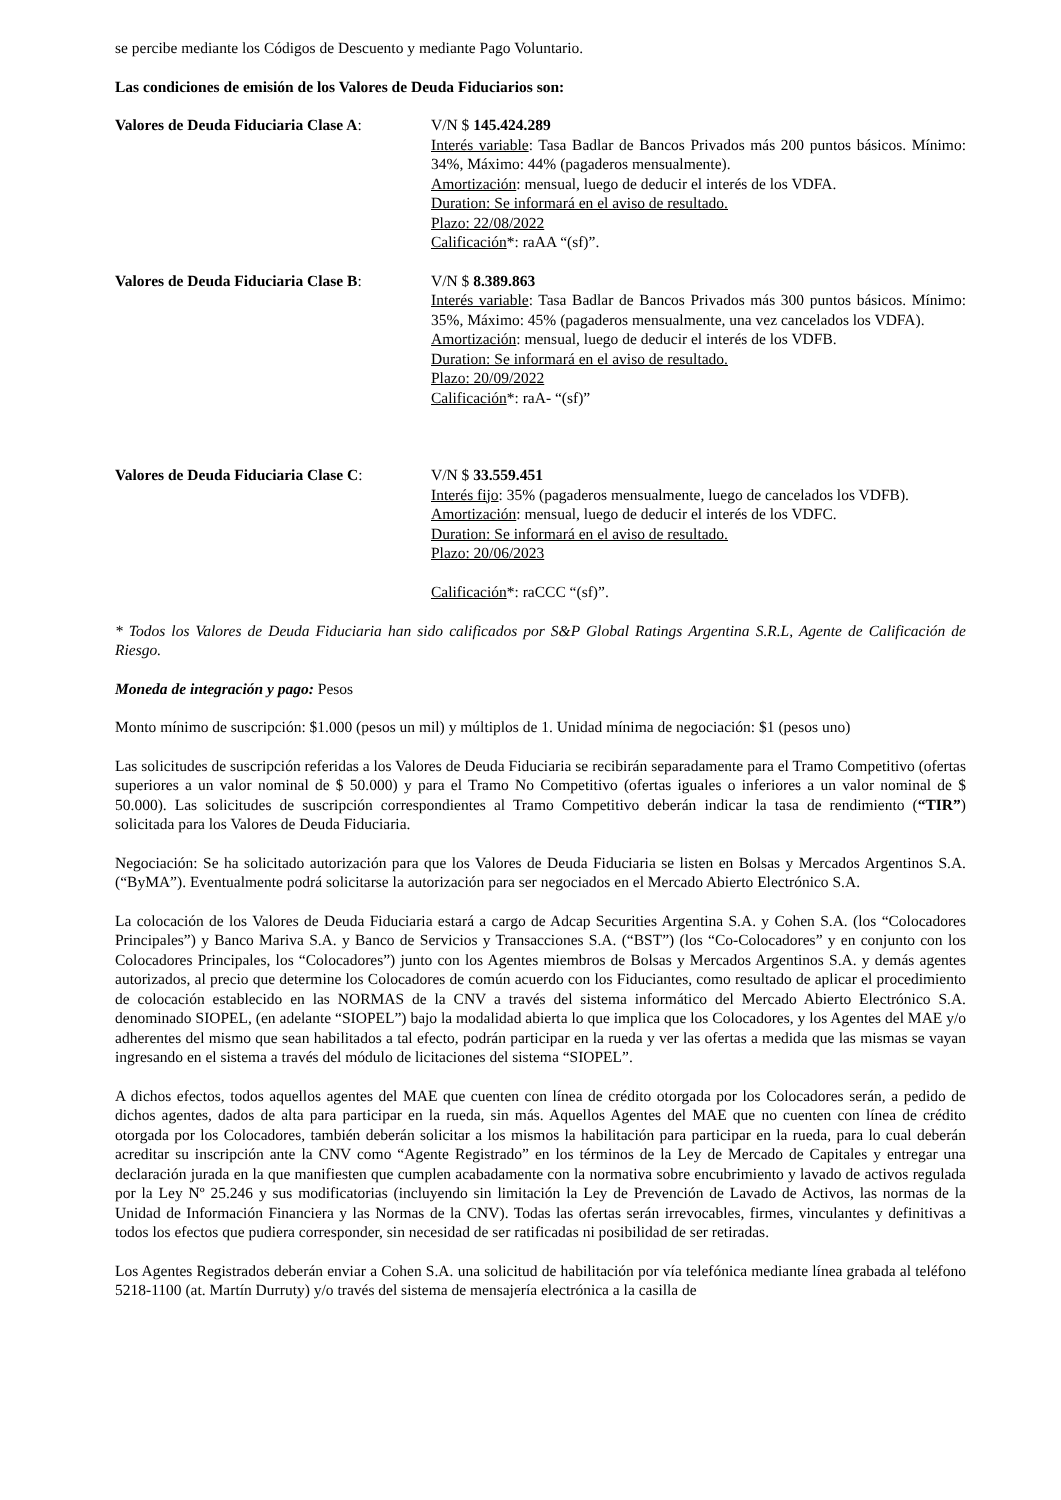se percibe mediante los Códigos de Descuento y mediante Pago Voluntario.
Las condiciones de emisión de los Valores de Deuda Fiduciarios son:
Valores de Deuda Fiduciaria Clase A:
V/N $ 145.424.289
Interés variable: Tasa Badlar de Bancos Privados más 200 puntos básicos. Mínimo: 34%, Máximo: 44% (pagaderos mensualmente).
Amortización: mensual, luego de deducir el interés de los VDFA.
Duration: Se informará en el aviso de resultado.
Plazo: 22/08/2022
Calificación*: raAA “(sf)”.
Valores de Deuda Fiduciaria Clase B:
V/N $ 8.389.863
Interés variable: Tasa Badlar de Bancos Privados más 300 puntos básicos. Mínimo: 35%, Máximo: 45% (pagaderos mensualmente, una vez cancelados los VDFA).
Amortización: mensual, luego de deducir el interés de los VDFB.
Duration: Se informará en el aviso de resultado.
Plazo: 20/09/2022
Calificación*: raA- “(sf)”
Valores de Deuda Fiduciaria Clase C:
V/N $ 33.559.451
Interés fijo: 35% (pagaderos mensualmente, luego de cancelados los VDFB).
Amortización: mensual, luego de deducir el interés de los VDFC.
Duration: Se informará en el aviso de resultado.
Plazo: 20/06/2023
Calificación*: raCCC “(sf)”.
* Todos los Valores de Deuda Fiduciaria han sido calificados por S&P Global Ratings Argentina S.R.L, Agente de Calificación de Riesgo.
Moneda de integración y pago: Pesos
Monto mínimo de suscripción: $1.000 (pesos un mil) y múltiplos de 1. Unidad mínima de negociación: $1 (pesos uno)
Las solicitudes de suscripción referidas a los Valores de Deuda Fiduciaria se recibirán separadamente para el Tramo Competitivo (ofertas superiores a un valor nominal de $ 50.000) y para el Tramo No Competitivo (ofertas iguales o inferiores a un valor nominal de $ 50.000). Las solicitudes de suscripción correspondientes al Tramo Competitivo deberán indicar la tasa de rendimiento (“TIR”) solicitada para los Valores de Deuda Fiduciaria.
Negociación: Se ha solicitado autorización para que los Valores de Deuda Fiduciaria se listen en Bolsas y Mercados Argentinos S.A. (“ByMA”). Eventualmente podrá solicitarse la autorización para ser negociados en el Mercado Abierto Electrónico S.A.
La colocación de los Valores de Deuda Fiduciaria estará a cargo de Adcap Securities Argentina S.A. y Cohen S.A. (los “Colocadores Principales”) y Banco Mariva S.A. y Banco de Servicios y Transacciones S.A. (“BST”) (los “Co-Colocadores” y en conjunto con los Colocadores Principales, los “Colocadores”) junto con los Agentes miembros de Bolsas y Mercados Argentinos S.A. y demás agentes autorizados, al precio que determine los Colocadores de común acuerdo con los Fiduciantes, como resultado de aplicar el procedimiento de colocación establecido en las NORMAS de la CNV a través del sistema informático del Mercado Abierto Electrónico S.A. denominado SIOPEL, (en adelante “SIOPEL”) bajo la modalidad abierta lo que implica que los Colocadores, y los Agentes del MAE y/o adherentes del mismo que sean habilitados a tal efecto, podrán participar en la rueda y ver las ofertas a medida que las mismas se vayan ingresando en el sistema a través del módulo de licitaciones del sistema “SIOPEL”.
A dichos efectos, todos aquellos agentes del MAE que cuenten con línea de crédito otorgada por los Colocadores serán, a pedido de dichos agentes, dados de alta para participar en la rueda, sin más. Aquellos Agentes del MAE que no cuenten con línea de crédito otorgada por los Colocadores, también deberán solicitar a los mismos la habilitación para participar en la rueda, para lo cual deberán acreditar su inscripción ante la CNV como “Agente Registrado” en los términos de la Ley de Mercado de Capitales y entregar una declaración jurada en la que manifiesten que cumplen acabadamente con la normativa sobre encubrimiento y lavado de activos regulada por la Ley Nº 25.246 y sus modificatorias (incluyendo sin limitación la Ley de Prevención de Lavado de Activos, las normas de la Unidad de Información Financiera y las Normas de la CNV). Todas las ofertas serán irrevocables, firmes, vinculantes y definitivas a todos los efectos que pudiera corresponder, sin necesidad de ser ratificadas ni posibilidad de ser retiradas.
Los Agentes Registrados deberán enviar a Cohen S.A. una solicitud de habilitación por vía telefónica mediante línea grabada al teléfono 5218-1100 (at. Martín Durruty) y/o través del sistema de mensajería electrónica a la casilla de